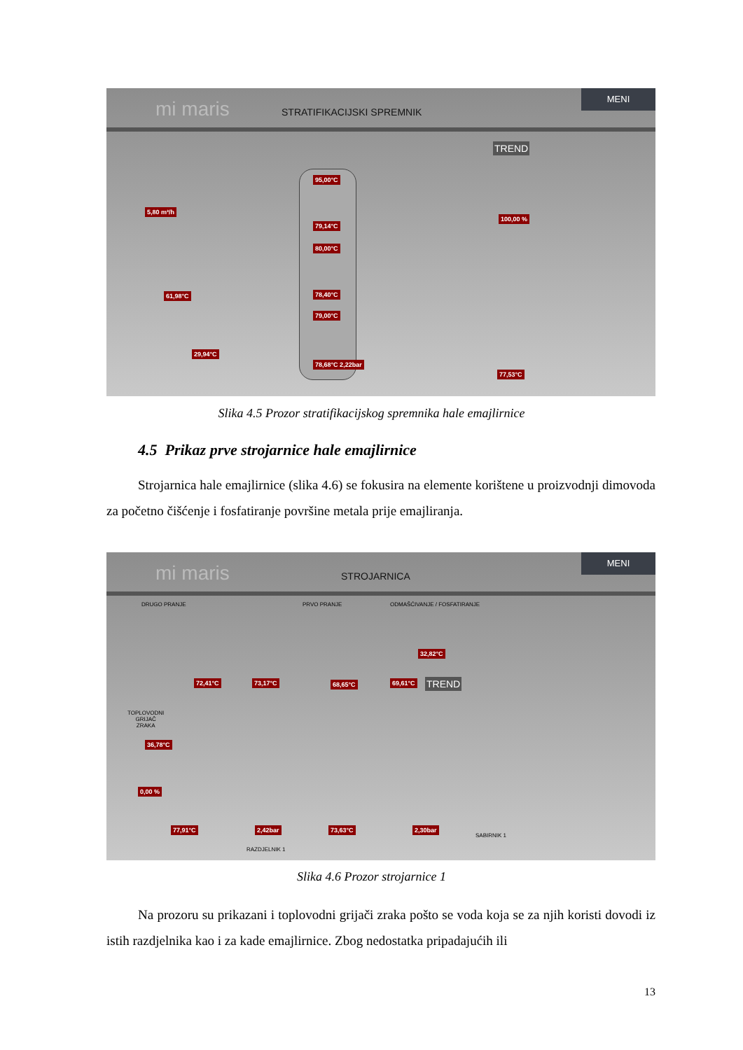mi maris STRATIFIKACIJSKI SPREMNIK
MENI
TREND
95,00°C
79,14°C
80,00°C
78,40°C
79,00°C
78,68°C 2,22bar
5,80 m³/h
61,98°C
29,94°C
100,00 %
77,53°C
Slika 4.5 Prozor stratifikacijskog spremnika hale emajlirnice
4.5 Prikaz prve strojarnice hale emajlirnice
Strojarnica hale emajlirnice (slika 4.6) se fokusira na elemente korištene u proizvodnji dimovoda za početno čišćenje i fosfatiranje površine metala prije emajliranja.
mi maris STROJARNICA
MENI
DRUGO PRANJE PRVO PRANJE ODMAŠĆIVANJE / FOSFATIRANJE
TREND
32,82°C
72,41°C 73,17°C 68,65°C 69,61°C
36,78°C
0,00 %
TOPLOVODNI
GRIJAČ
ZRAKA
77,91°C 2,42bar 73,63°C 2,30bar
RAZDJELNIK 1
SABIRNIK 1
Slika 4.6 Prozor strojarnice 1
Na prozoru su prikazani i toplovodni grijači zraka pošto se voda koja se za njih koristi dovodi iz istih razdjelnika kao i za kade emajlirnice. Zbog nedostatka pripadajućih ili
13